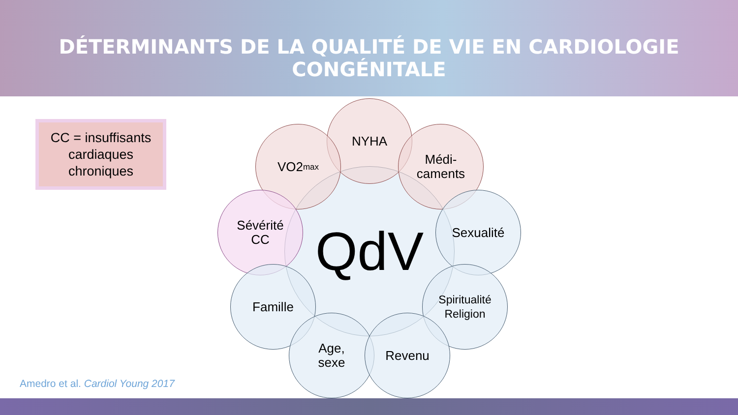DÉTERMINANTS DE LA QUALITÉ DE VIE EN CARDIOLOGIE CONGÉNITALE
CC = insuffisants cardiaques chroniques
QdV
NYHA
VO2<sub>max</sub>
Médi-
caments
Sévérité
CC
Sexualité
Famille
Spiritualité
Religion
Age,
sexe
Revenu
Amedro et al. Cardiol Young 2017